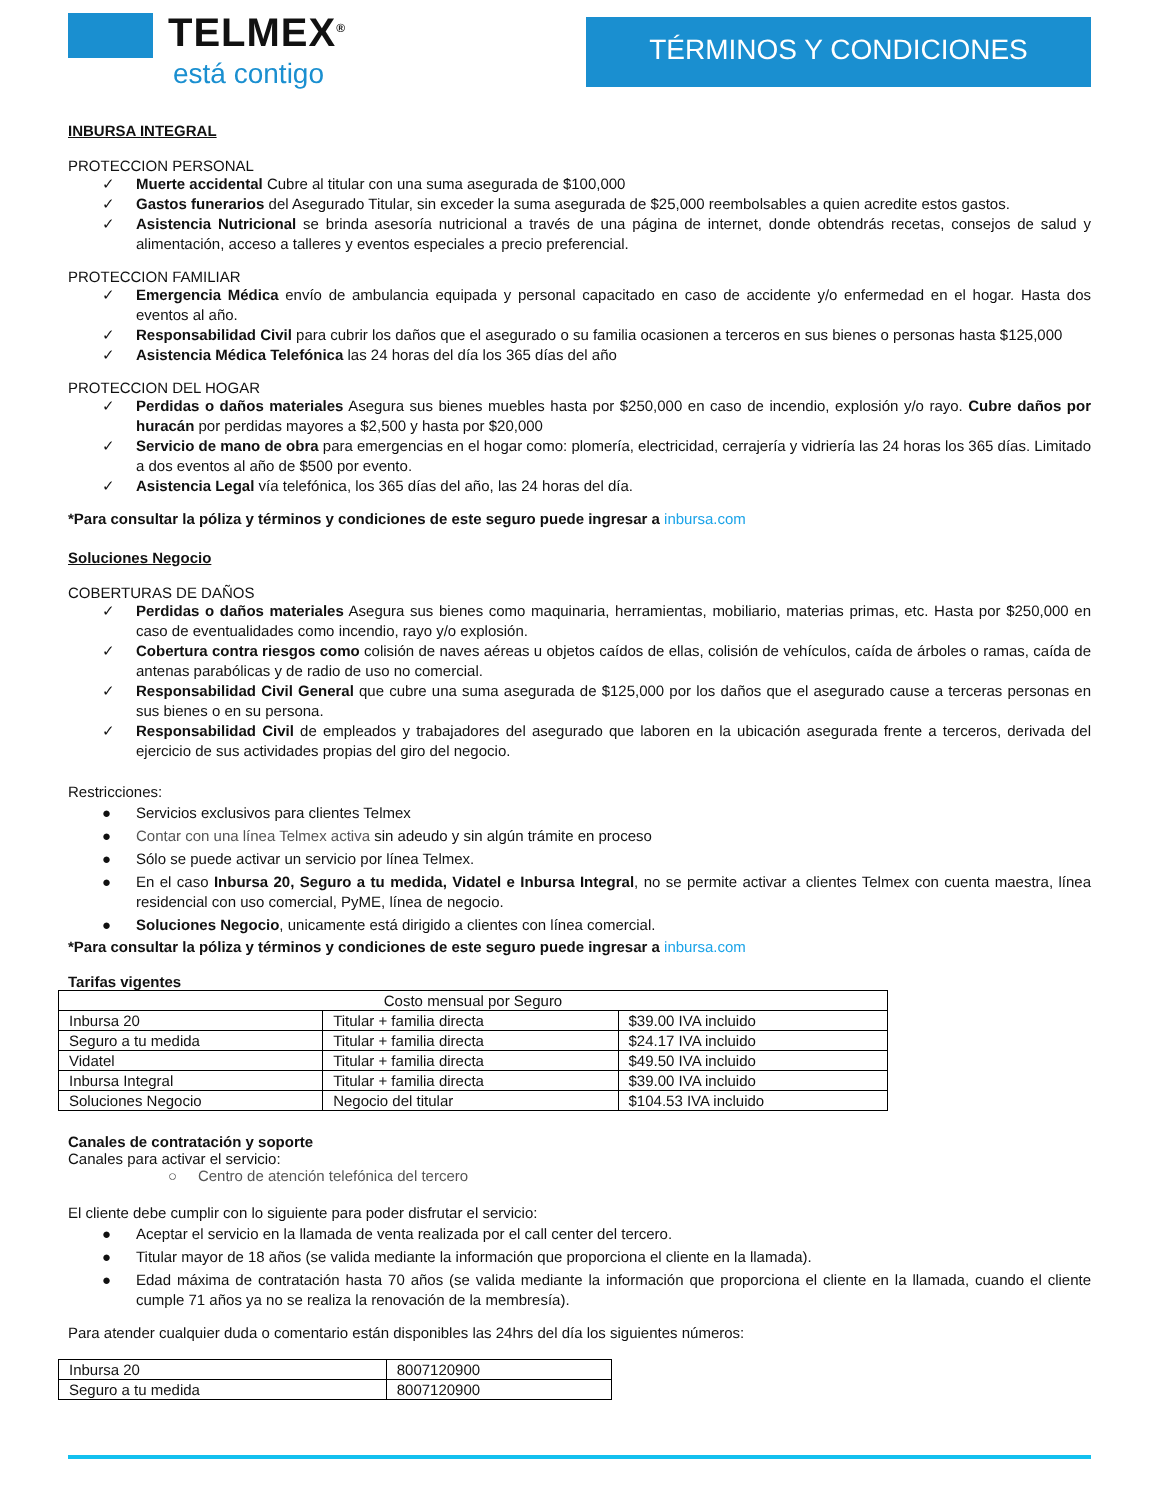TELMEX<sup>®</sup>
está contigo
TÉRMINOS Y CONDICIONES
INBURSA INTEGRAL
PROTECCION PERSONAL
✓ Muerte accidental Cubre al titular con una suma asegurada de $100,000
✓ Gastos funerarios del Asegurado Titular, sin exceder la suma asegurada de $25,000 reembolsables a quien acredite estos gastos.
✓ Asistencia Nutricional se brinda asesoría nutricional a través de una página de internet, donde obtendrás recetas, consejos de salud y alimentación, acceso a talleres y eventos especiales a precio preferencial.
PROTECCION FAMILIAR
✓ Emergencia Médica envío de ambulancia equipada y personal capacitado en caso de accidente y/o enfermedad en el hogar. Hasta dos eventos al año.
✓ Responsabilidad Civil para cubrir los daños que el asegurado o su familia ocasionen a terceros en sus bienes o personas hasta $125,000
✓ Asistencia Médica Telefónica las 24 horas del día los 365 días del año
PROTECCION DEL HOGAR
✓ Perdidas o daños materiales Asegura sus bienes muebles hasta por $250,000 en caso de incendio, explosión y/o rayo. Cubre daños por huracán por perdidas mayores a $2,500 y hasta por $20,000
✓ Servicio de mano de obra para emergencias en el hogar como: plomería, electricidad, cerrajería y vidriería las 24 horas los 365 días. Limitado a dos eventos al año de $500 por evento.
✓ Asistencia Legal vía telefónica, los 365 días del año, las 24 horas del día.
*Para consultar la póliza y términos y condiciones de este seguro puede ingresar a inbursa.com
Soluciones Negocio
COBERTURAS DE DAÑOS
✓ Perdidas o daños materiales Asegura sus bienes como maquinaria, herramientas, mobiliario, materias primas, etc. Hasta por $250,000 en caso de eventualidades como incendio, rayo y/o explosión.
✓ Cobertura contra riesgos como colisión de naves aéreas u objetos caídos de ellas, colisión de vehículos, caída de árboles o ramas, caída de antenas parabólicas y de radio de uso no comercial.
✓ Responsabilidad Civil General que cubre una suma asegurada de $125,000 por los daños que el asegurado cause a terceras personas en sus bienes o en su persona.
✓ Responsabilidad Civil de empleados y trabajadores del asegurado que laboren en la ubicación asegurada frente a terceros, derivada del ejercicio de sus actividades propias del giro del negocio.
Restricciones:
● Servicios exclusivos para clientes Telmex
● Contar con una línea Telmex activa sin adeudo y sin algún trámite en proceso
● Sólo se puede activar un servicio por línea Telmex.
● En el caso Inbursa 20, Seguro a tu medida, Vidatel e Inbursa Integral, no se permite activar a clientes Telmex con cuenta maestra, línea residencial con uso comercial, PyME, línea de negocio.
● Soluciones Negocio, unicamente está dirigido a clientes con línea comercial.
*Para consultar la póliza y términos y condiciones de este seguro puede ingresar a inbursa.com
Tarifas vigentes
| Costo mensual por Seguro | | |
| Inbursa 20 | Titular + familia directa | $39.00 IVA incluido |
| Seguro a tu medida | Titular + familia directa | $24.17 IVA incluido |
| Vidatel | Titular + familia directa | $49.50 IVA incluido |
| Inbursa Integral | Titular + familia directa | $39.00 IVA incluido |
| Soluciones Negocio | Negocio del titular | $104.53 IVA incluido |
Canales de contratación y soporte
Canales para activar el servicio:
○ Centro de atención telefónica del tercero
El cliente debe cumplir con lo siguiente para poder disfrutar el servicio:
● Aceptar el servicio en la llamada de venta realizada por el call center del tercero.
● Titular mayor de 18 años (se valida mediante la información que proporciona el cliente en la llamada).
● Edad máxima de contratación hasta 70 años (se valida mediante la información que proporciona el cliente en la llamada, cuando el cliente cumple 71 años ya no se realiza la renovación de la membresía).
Para atender cualquier duda o comentario están disponibles las 24hrs del día los siguientes números:
| Inbursa 20 | 8007120900 |
| Seguro a tu medida | 8007120900 |